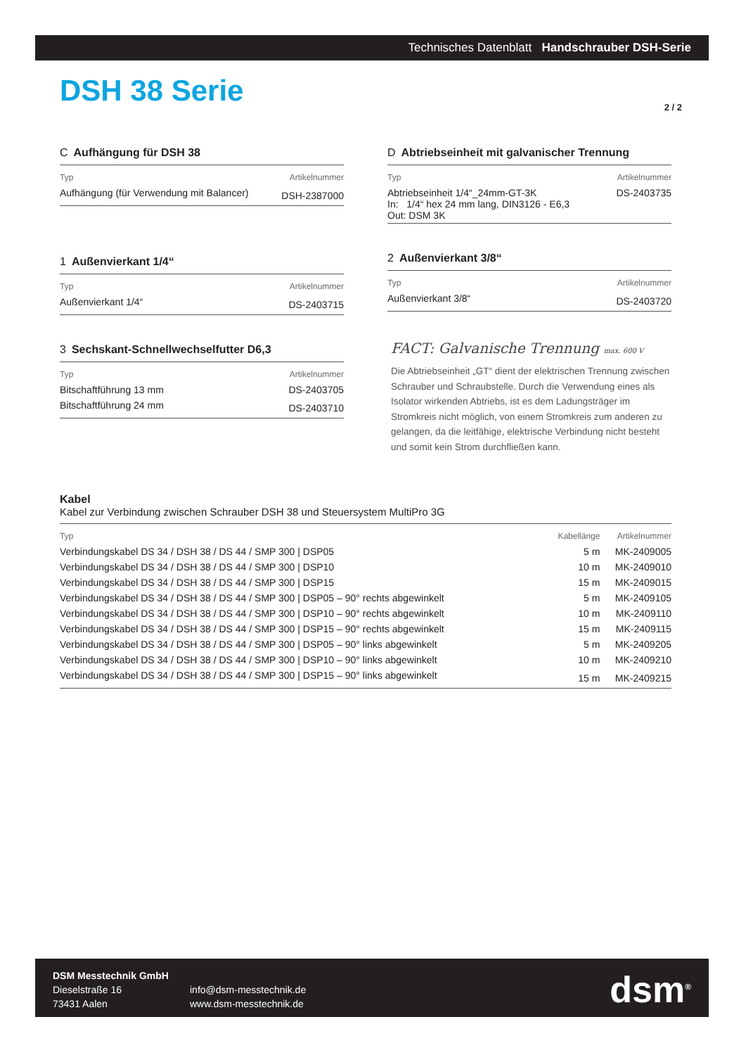Technisches Datenblatt Handschrauber DSH-Serie
DSH 38 Serie 2 / 2
C Aufhängung für DSH 38
| Typ | Artikelnummer |
| --- | --- |
| Aufhängung (für Verwendung mit Balancer) | DSH-2387000 |
1 Außenvierkant 1/4“
| Typ | Artikelnummer |
| --- | --- |
| Außenvierkant 1/4“ | DS-2403715 |
3 Sechskant-Schnellwechselfutter D6,3
| Typ | Artikelnummer |
| --- | --- |
| Bitschaftführung 13 mm | DS-2403705 |
| Bitschaftführung 24 mm | DS-2403710 |
D Abtriebseinheit mit galvanischer Trennung
| Typ | Artikelnummer |
| --- | --- |
| Abtriebseinheit 1/4“_24mm-GT-3K In: 1/4“ hex 24 mm lang, DIN3126 - E6,3 Out: DSM 3K | DS-2403735 |
2 Außenvierkant 3/8“
| Typ | Artikelnummer |
| --- | --- |
| Außenvierkant 3/8“ | DS-2403720 |
FACT: Galvanische Trennung max. 600 V
Die Abtriebseinheit „GT“ dient der elektrischen Trennung zwischen Schrauber und Schraubstelle. Durch die Verwendung eines als Isolator wirkenden Abtriebs, ist es dem Ladungsträger im Stromkreis nicht möglich, von einem Stromkreis zum anderen zu gelangen, da die leitfähige, elektrische Verbindung nicht besteht und somit kein Strom durchfließen kann.
Kabel
Kabel zur Verbindung zwischen Schrauber DSH 38 und Steuersystem MultiPro 3G
| Typ | Kabellänge | Artikelnummer |
| --- | --- | --- |
| Verbindungskabel DS 34 / DSH 38 / DS 44 / SMP 300 / DSP05 | 5 m | MK-2409005 |
| Verbindungskabel DS 34 / DSH 38 / DS 44 / SMP 300 / DSP10 | 10 m | MK-2409010 |
| Verbindungskabel DS 34 / DSH 38 / DS 44 / SMP 300 / DSP15 | 15 m | MK-2409015 |
| Verbindungskabel DS 34 / DSH 38 / DS 44 / SMP 300 / DSP05 – 90° rechts abgewinkelt | 5 m | MK-2409105 |
| Verbindungskabel DS 34 / DSH 38 / DS 44 / SMP 300 / DSP10 – 90° rechts abgewinkelt | 10 m | MK-2409110 |
| Verbindungskabel DS 34 / DSH 38 / DS 44 / SMP 300 / DSP15 – 90° rechts abgewinkelt | 15 m | MK-2409115 |
| Verbindungskabel DS 34 / DSH 38 / DS 44 / SMP 300 / DSP05 – 90° links abgewinkelt | 5 m | MK-2409205 |
| Verbindungskabel DS 34 / DSH 38 / DS 44 / SMP 300 / DSP10 – 90° links abgewinkelt | 10 m | MK-2409210 |
| Verbindungskabel DS 34 / DSH 38 / DS 44 / SMP 300 / DSP15 – 90° links abgewinkelt | 15 m | MK-2409215 |
DSM Messtechnik GmbH
Dieselstraße 16
73431 Aalen
info@dsm-messtechnik.de
www.dsm-messtechnik.de
dsm<sup>®</sup>